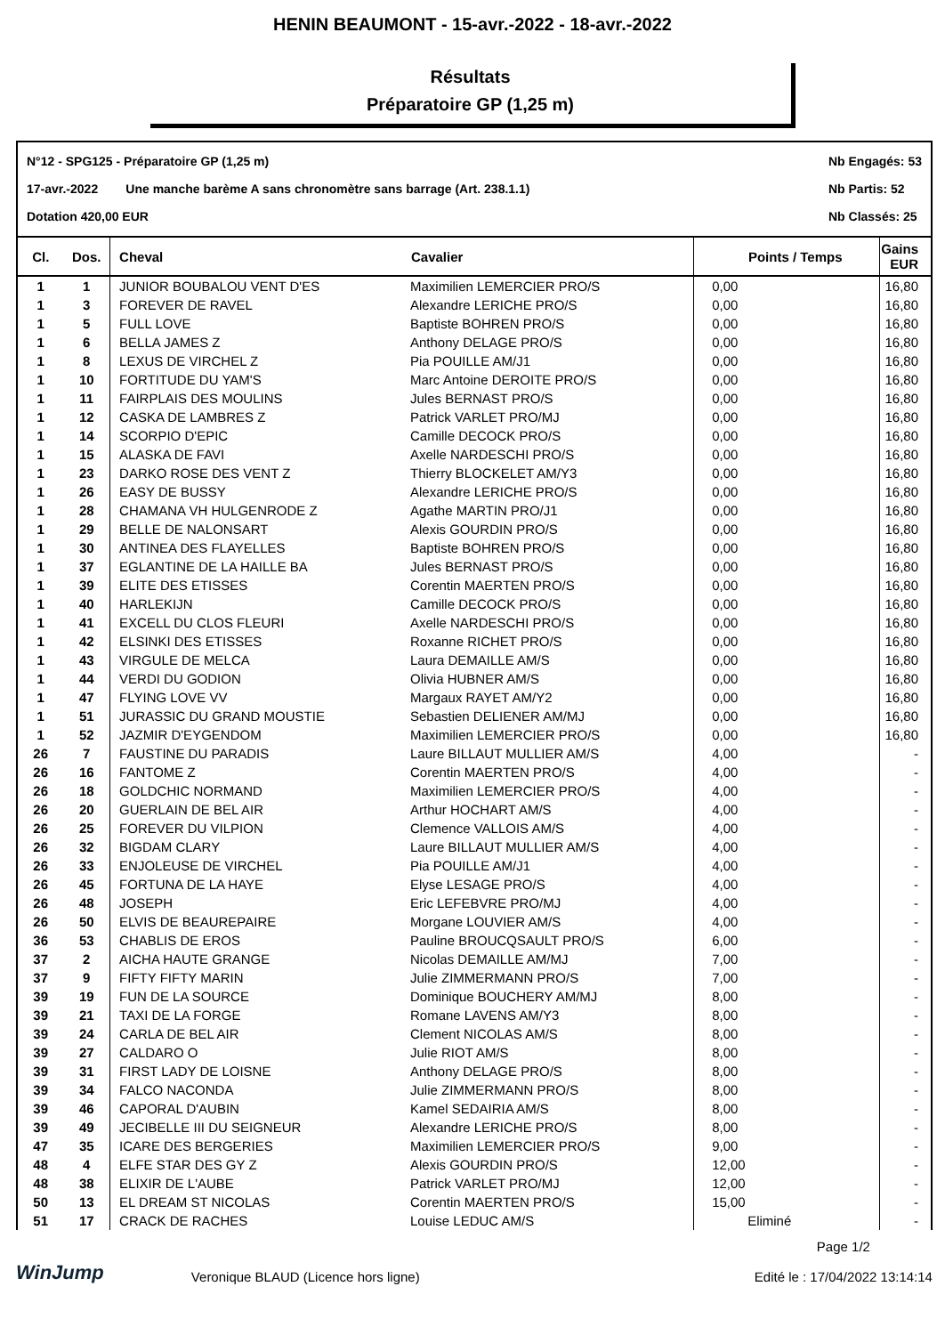HENIN BEAUMONT - 15-avr.-2022 - 18-avr.-2022
Résultats
Préparatoire GP (1,25 m)
N°12 - SPG125 - Préparatoire GP (1,25 m)
17-avr.-2022 Une manche barème A sans chronomètre sans barrage (Art. 238.1.1)
Dotation 420,00 EUR
Nb Engagés: 53
Nb Partis: 52
Nb Classés: 25
| Cl. | Dos. | Cheval | Cavalier | Points / Temps | Gains EUR |
| --- | --- | --- | --- | --- | --- |
| 1 | 1 | JUNIOR BOUBALOU VENT D'ES | Maximilien LEMERCIER PRO/S | 0,00 | 16,80 |
| 1 | 3 | FOREVER DE RAVEL | Alexandre LERICHE PRO/S | 0,00 | 16,80 |
| 1 | 5 | FULL LOVE | Baptiste BOHREN PRO/S | 0,00 | 16,80 |
| 1 | 6 | BELLA JAMES Z | Anthony DELAGE PRO/S | 0,00 | 16,80 |
| 1 | 8 | LEXUS DE VIRCHEL Z | Pia POUILLE AM/J1 | 0,00 | 16,80 |
| 1 | 10 | FORTITUDE DU YAM'S | Marc Antoine DEROITE PRO/S | 0,00 | 16,80 |
| 1 | 11 | FAIRPLAIS DES MOULINS | Jules BERNAST PRO/S | 0,00 | 16,80 |
| 1 | 12 | CASKA DE LAMBRES Z | Patrick VARLET PRO/MJ | 0,00 | 16,80 |
| 1 | 14 | SCORPIO D'EPIC | Camille DECOCK PRO/S | 0,00 | 16,80 |
| 1 | 15 | ALASKA DE FAVI | Axelle NARDESCHI PRO/S | 0,00 | 16,80 |
| 1 | 23 | DARKO ROSE DES VENT Z | Thierry BLOCKELET AM/Y3 | 0,00 | 16,80 |
| 1 | 26 | EASY DE BUSSY | Alexandre LERICHE PRO/S | 0,00 | 16,80 |
| 1 | 28 | CHAMANA VH HULGENRODE Z | Agathe MARTIN PRO/J1 | 0,00 | 16,80 |
| 1 | 29 | BELLE DE NALONSART | Alexis GOURDIN PRO/S | 0,00 | 16,80 |
| 1 | 30 | ANTINEA DES FLAYELLES | Baptiste BOHREN PRO/S | 0,00 | 16,80 |
| 1 | 37 | EGLANTINE DE LA HAILLE BA | Jules BERNAST PRO/S | 0,00 | 16,80 |
| 1 | 39 | ELITE DES ETISSES | Corentin MAERTEN PRO/S | 0,00 | 16,80 |
| 1 | 40 | HARLEKIJN | Camille DECOCK PRO/S | 0,00 | 16,80 |
| 1 | 41 | EXCELL DU CLOS FLEURI | Axelle NARDESCHI PRO/S | 0,00 | 16,80 |
| 1 | 42 | ELSINKI DES ETISSES | Roxanne RICHET PRO/S | 0,00 | 16,80 |
| 1 | 43 | VIRGULE DE MELCA | Laura DEMAILLE AM/S | 0,00 | 16,80 |
| 1 | 44 | VERDI DU GODION | Olivia HUBNER AM/S | 0,00 | 16,80 |
| 1 | 47 | FLYING LOVE VV | Margaux RAYET AM/Y2 | 0,00 | 16,80 |
| 1 | 51 | JURASSIC DU GRAND MOUSTIE | Sebastien DELIENER AM/MJ | 0,00 | 16,80 |
| 1 | 52 | JAZMIR D'EYGENDOM | Maximilien LEMERCIER PRO/S | 0,00 | 16,80 |
| 26 | 7 | FAUSTINE DU PARADIS | Laure BILLAUT MULLIER AM/S | 4,00 | - |
| 26 | 16 | FANTOME Z | Corentin MAERTEN PRO/S | 4,00 | - |
| 26 | 18 | GOLDCHIC NORMAND | Maximilien LEMERCIER PRO/S | 4,00 | - |
| 26 | 20 | GUERLAIN DE BEL AIR | Arthur HOCHART AM/S | 4,00 | - |
| 26 | 25 | FOREVER DU VILPION | Clemence VALLOIS AM/S | 4,00 | - |
| 26 | 32 | BIGDAM CLARY | Laure BILLAUT MULLIER AM/S | 4,00 | - |
| 26 | 33 | ENJOLEUSE DE VIRCHEL | Pia POUILLE AM/J1 | 4,00 | - |
| 26 | 45 | FORTUNA DE LA HAYE | Elyse LESAGE PRO/S | 4,00 | - |
| 26 | 48 | JOSEPH | Eric LEFEBVRE PRO/MJ | 4,00 | - |
| 26 | 50 | ELVIS DE BEAUREPAIRE | Morgane LOUVIER AM/S | 4,00 | - |
| 36 | 53 | CHABLIS DE EROS | Pauline BROUCQSAULT PRO/S | 6,00 | - |
| 37 | 2 | AICHA HAUTE GRANGE | Nicolas DEMAILLE AM/MJ | 7,00 | - |
| 37 | 9 | FIFTY FIFTY MARIN | Julie ZIMMERMANN PRO/S | 7,00 | - |
| 39 | 19 | FUN DE LA SOURCE | Dominique BOUCHERY AM/MJ | 8,00 | - |
| 39 | 21 | TAXI DE LA FORGE | Romane LAVENS AM/Y3 | 8,00 | - |
| 39 | 24 | CARLA DE BEL AIR | Clement NICOLAS AM/S | 8,00 | - |
| 39 | 27 | CALDARO O | Julie RIOT AM/S | 8,00 | - |
| 39 | 31 | FIRST LADY DE LOISNE | Anthony DELAGE PRO/S | 8,00 | - |
| 39 | 34 | FALCO NACONDA | Julie ZIMMERMANN PRO/S | 8,00 | - |
| 39 | 46 | CAPORAL D'AUBIN | Kamel SEDAIRIA AM/S | 8,00 | - |
| 39 | 49 | JECIBELLE III DU SEIGNEUR | Alexandre LERICHE PRO/S | 8,00 | - |
| 47 | 35 | ICARE DES BERGERIES | Maximilien LEMERCIER PRO/S | 9,00 | - |
| 48 | 4 | ELFE STAR DES GY Z | Alexis GOURDIN PRO/S | 12,00 | - |
| 48 | 38 | ELIXIR DE L'AUBE | Patrick VARLET PRO/MJ | 12,00 | - |
| 50 | 13 | EL DREAM ST NICOLAS | Corentin MAERTEN PRO/S | 15,00 | - |
| 51 | 17 | CRACK DE RACHES | Louise LEDUC AM/S | Eliminé | - |
WinJump
Veronique BLAUD (Licence hors ligne)
Page 1/2
Edité le : 17/04/2022 13:14:14